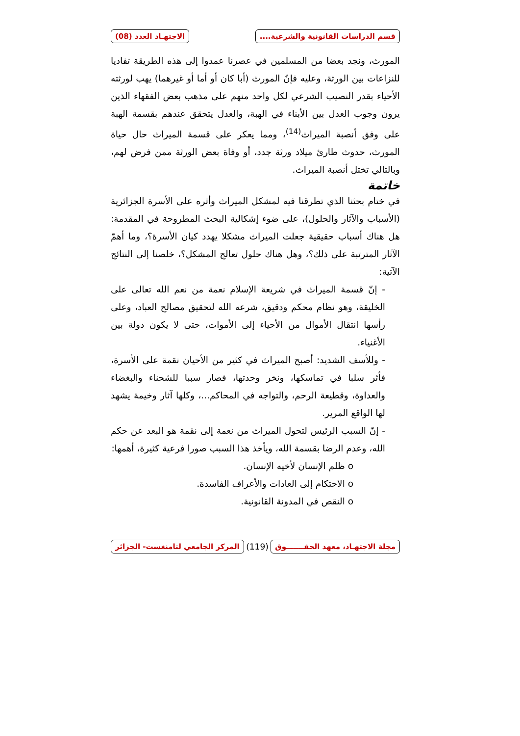قسم الدراسات القانونية والشرعية....
الاجتهـاد العدد (08)
المورث، ونجد بعضا من المسلمين في عصرنا عمدوا إلى هذه الطريقة تفاديا للنزاعات بين الورثة، وعليه فإنّ المورث (أبا كان أو أما أو غيرهما) يهب لورثته الأحياء بقدر النصيب الشرعي لكل واحد منهم على مذهب بعض الفقهاء الذين يرون وجوب العدل بين الأبناء في الهبة، والعدل يتحقق عندهم بقسمة الهبة على وفق أنصبة الميراث<sup>(14)</sup>، ومما يعكر على قسمة الميراث حال حياة المورث، حدوث طارئ ميلاد ورثة جدد، أو وفاة بعض الورثة ممن فرض لهم، وبالتالي تختل أنصبة الميراث.
خاتمة
في ختام بحثنا الذي تطرقنا فيه لمشكل الميراث وأثره على الأسرة الجزائرية (الأسباب والآثار والحلول)، على ضوء إشكالية البحث المطروحة في المقدمة: هل هناك أسباب حقيقية جعلت الميراث مشكلا يهدد كيان الأسرة؟، وما أهمّ الآثار المترتبة على ذلك؟، وهل هناك حلول تعالج المشكل؟، خلصنا إلى النتائج الآتية:
- إنّ قسمة الميراث في شريعة الإسلام نعمة من نعم الله تعالى على الخليقة، وهو نظام محكم ودقيق، شرعه الله لتحقيق مصالح العباد، وعلى رأسها انتقال الأموال من الأحياء إلى الأموات، حتى لا يكون دولة بين الأغنياء.
- وللأسف الشديد: أصبح الميراث في كثير من الأحيان نقمة على الأسرة، فأثر سلبا في تماسكها، ونخر وحدتها، فصار سببا للشحناء والبغضاء والعداوة، وقطيعة الرحم، والتواجه في المحاكم...، وكلها آثار وخيمة يشهد لها الواقع المرير.
- إنّ السبب الرئيس لتحول الميراث من نعمة إلى نقمة هو البعد عن حكم الله، وعدم الرضا بقسمة الله، ويأخذ هذا السبب صورا فرعية كثيرة، أهمها:
o ظلم الإنسان لأخيه الإنسان.
o الاحتكام إلى العادات والأعراف الفاسدة.
o النقص في المدونة القانونية.
مجلة الاجتهـاد، معهد الحقـــــــوق
(119)
المركز الجامعي لتامنغست- الجزائر